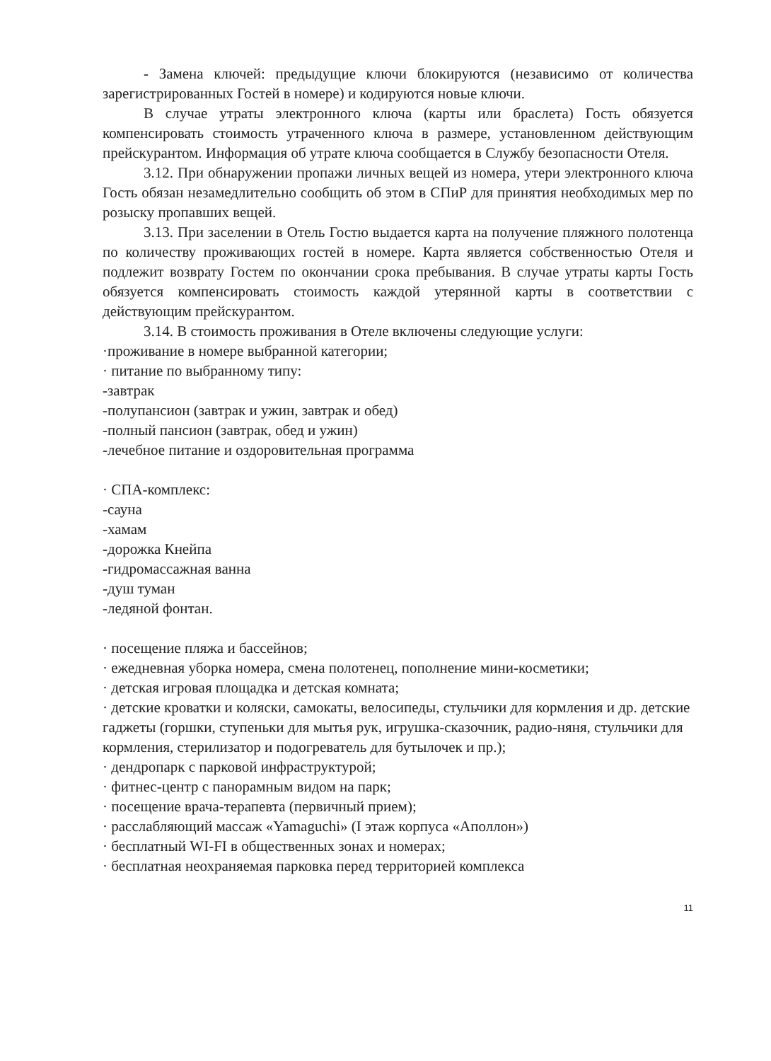- Замена ключей: предыдущие ключи блокируются (независимо от количества зарегистрированных Гостей в номере) и кодируются новые ключи.
В случае утраты электронного ключа (карты или браслета) Гость обязуется компенсировать стоимость утраченного ключа в размере, установленном действующим прейскурантом. Информация об утрате ключа сообщается в Службу безопасности Отеля.
3.12. При обнаружении пропажи личных вещей из номера, утери электронного ключа Гость обязан незамедлительно сообщить об этом в СПиР для принятия необходимых мер по розыску пропавших вещей.
3.13. При заселении в Отель Гостю выдается карта на получение пляжного полотенца по количеству проживающих гостей в номере. Карта является собственностью Отеля и подлежит возврату Гостем по окончании срока пребывания. В случае утраты карты Гость обязуется компенсировать стоимость каждой утерянной карты в соответствии с действующим прейскурантом.
3.14. В стоимость проживания в Отеле включены следующие услуги:
·проживание в номере выбранной категории;
· питание по выбранному типу:
-завтрак
-полупансион (завтрак и ужин, завтрак и обед)
-полный пансион (завтрак, обед и ужин)
-лечебное питание и оздоровительная программа
· СПА-комплекс:
-сауна
-хамам
-дорожка Кнейпа
-гидромассажная ванна
-душ туман
-ледяной фонтан.
· посещение пляжа и бассейнов;
· ежедневная уборка номера, смена полотенец, пополнение мини-косметики;
· детская игровая площадка и детская комната;
· детские кроватки и коляски, самокаты, велосипеды, стульчики для кормления и др. детские гаджеты (горшки, ступеньки для мытья рук, игрушка-сказочник, радио-няня, стульчики для кормления, стерилизатор и подогреватель для бутылочек и пр.);
· дендропарк с парковой инфраструктурой;
· фитнес-центр с панорамным видом на парк;
· посещение врача-терапевта (первичный прием);
· расслабляющий массаж «Yamaguchi» (I этаж корпуса «Аполлон»)
· бесплатный WI-FI в общественных зонах и номерах;
· бесплатная неохраняемая парковка перед территорией комплекса
11